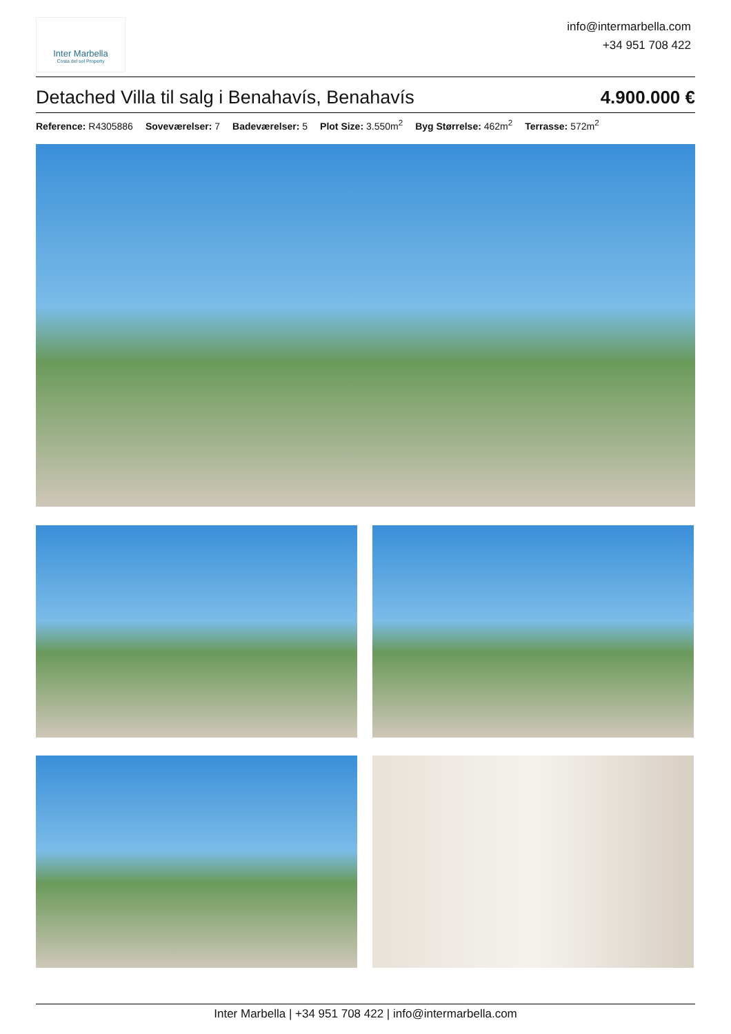Inter Marbella
Costa del sol Property
info@intermarbella.com
+34 951 708 422
Detached Villa til salg i Benahavís, Benahavís 4.900.000 €
Reference: R4305886 Soveværelser: 7 Badeværelser: 5 Plot Size: 3.550m<sup>2</sup> Byg Størrelse: 462m<sup>2</sup> Terrasse: 572m<sup>2</sup>
Inter Marbella | +34 951 708 422 | info@intermarbella.com